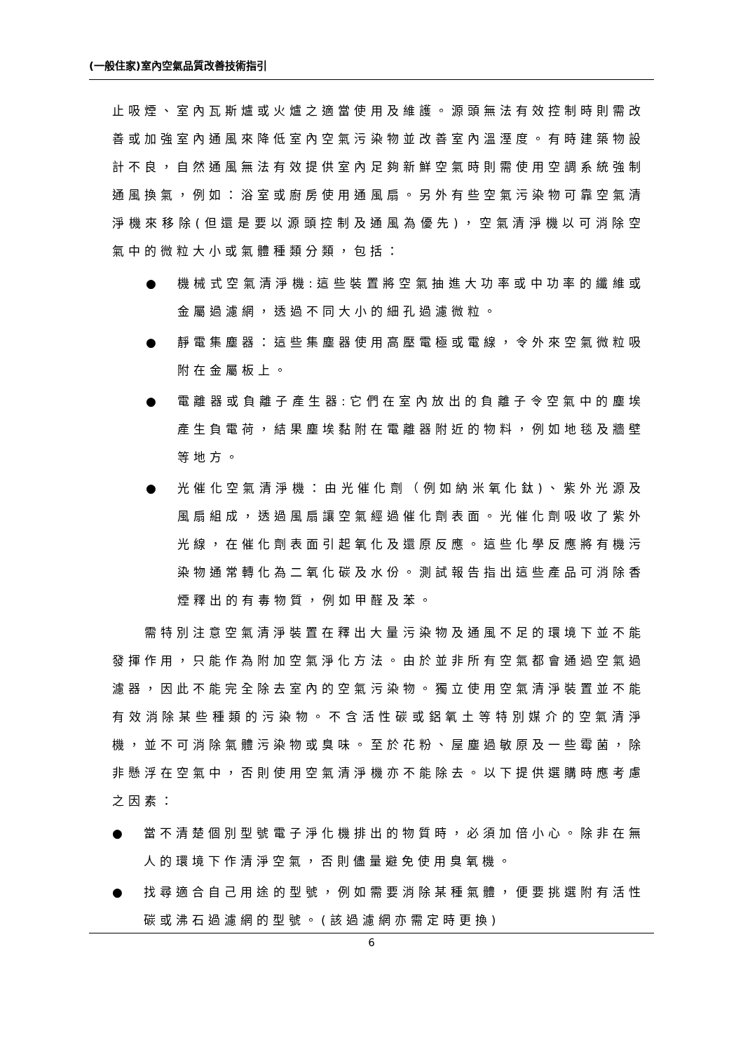(一般住家)室內空氣品質改善技術指引
止吸煙、室內瓦斯爐或火爐之適當使用及維護。源頭無法有效控制時則需改善或加強室內通風來降低室內空氣污染物並改善室內溫溼度。有時建築物設計不良，自然通風無法有效提供室內足夠新鮮空氣時則需使用空調系統強制通風換氣，例如：浴室或廚房使用通風扇。另外有些空氣污染物可靠空氣清淨機來移除(但還是要以源頭控制及通風為優先)，空氣清淨機以可消除空氣中的微粒大小或氣體種類分類，包括：
● 機械式空氣清淨機:這些裝置將空氣抽進大功率或中功率的纖維或金屬過濾網，透過不同大小的細孔過濾微粒。
● 靜電集塵器：這些集塵器使用高壓電極或電線，令外來空氣微粒吸附在金屬板上。
● 電離器或負離子產生器:它們在室內放出的負離子令空氣中的塵埃產生負電荷，結果塵埃黏附在電離器附近的物料，例如地毯及牆壁等地方。
● 光催化空氣清淨機：由光催化劑（例如納米氧化鈦)、紫外光源及風扇組成，透過風扇讓空氣經過催化劑表面。光催化劑吸收了紫外光線，在催化劑表面引起氧化及還原反應。這些化學反應將有機污染物通常轉化為二氧化碳及水份。測試報告指出這些產品可消除香煙釋出的有毒物質，例如甲醛及苯。
需特別注意空氣清淨裝置在釋出大量污染物及通風不足的環境下並不能發揮作用，只能作為附加空氣淨化方法。由於並非所有空氣都會通過空氣過濾器，因此不能完全除去室內的空氣污染物。獨立使用空氣清淨裝置並不能有效消除某些種類的污染物。不含活性碳或鋁氧土等特別媒介的空氣清淨機，並不可消除氣體污染物或臭味。至於花粉、屋塵過敏原及一些霉菌，除非懸浮在空氣中，否則使用空氣清淨機亦不能除去。以下提供選購時應考慮之因素：
● 當不清楚個別型號電子淨化機排出的物質時，必須加倍小心。除非在無人的環境下作清淨空氣，否則儘量避免使用臭氧機。
● 找尋適合自己用途的型號，例如需要消除某種氣體，便要挑選附有活性碳或沸石過濾網的型號。(該過濾網亦需定時更換)
6